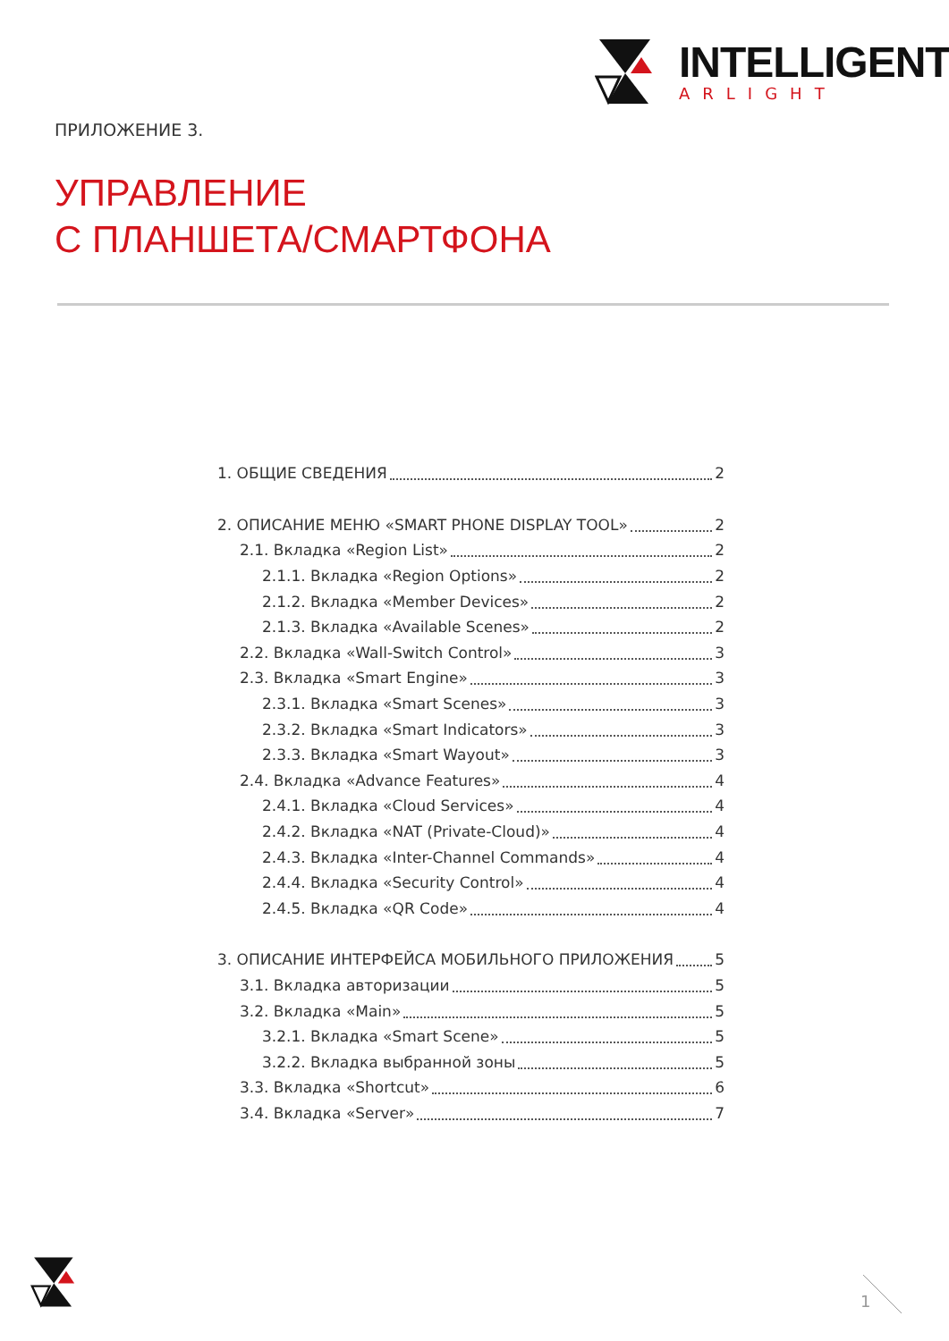INTELLIGENT
ARLIGHT
ПРИЛОЖЕНИЕ 3.
УПРАВЛЕНИЕ
С ПЛАНШЕТА/СМАРТФОНА
1. ОБЩИЕ СВЕДЕНИЯ 2
2. ОПИСАНИЕ МЕНЮ «SMART PHONE DISPLAY TOOL» 2
2.1. Вкладка «Region List» 2
2.1.1. Вкладка «Region Options» 2
2.1.2. Вкладка «Member Devices» 2
2.1.3. Вкладка «Available Scenes» 2
2.2. Вкладка «Wall-Switch Control» 3
2.3. Вкладка «Smart Engine» 3
2.3.1. Вкладка «Smart Scenes» 3
2.3.2. Вкладка «Smart Indicators» 3
2.3.3. Вкладка «Smart Wayout» 3
2.4. Вкладка «Advance Features» 4
2.4.1. Вкладка «Cloud Services» 4
2.4.2. Вкладка «NAT (Private-Cloud)» 4
2.4.3. Вкладка «Inter-Channel Commands» 4
2.4.4. Вкладка «Security Control» 4
2.4.5. Вкладка «QR Code» 4
3. ОПИСАНИЕ ИНТЕРФЕЙСА МОБИЛЬНОГО ПРИЛОЖЕНИЯ 5
3.1. Вкладка авторизации 5
3.2. Вкладка «Main» 5
3.2.1. Вкладка «Smart Scene» 5
3.2.2. Вкладка выбранной зоны 5
3.3. Вкладка «Shortcut» 6
3.4. Вкладка «Server» 7
1